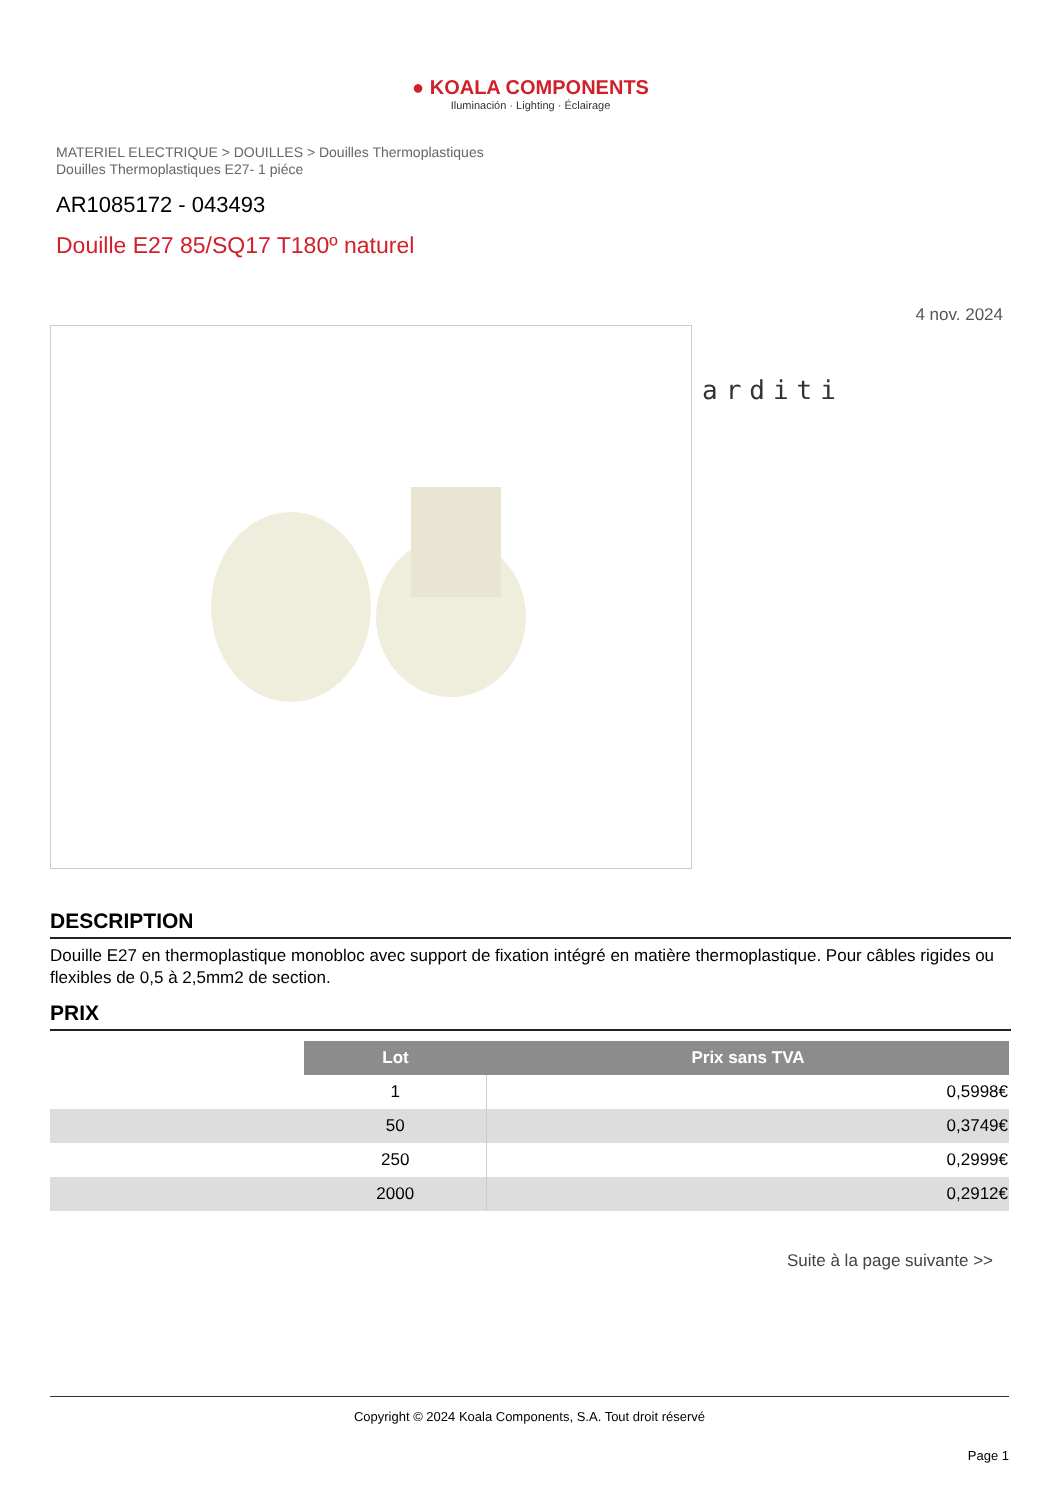● KOALA COMPONENTS
Iluminación · Lighting · Éclairage
MATERIEL ELECTRIQUE > DOUILLES > Douilles Thermoplastiques
Douilles Thermoplastiques E27- 1 piéce
AR1085172 - 043493
Douille E27 85/SQ17 T180º naturel
4 nov. 2024
arditi
DESCRIPTION
Douille E27 en thermoplastique monobloc avec support de fixation intégré en matière thermoplastique. Pour câbles rigides ou flexibles de 0,5 à 2,5mm2 de section.
PRIX
| | Lot | Prix sans TVA |
| | 1 | 0,5998€ |
| | 50 | 0,3749€ |
| | 250 | 0,2999€ |
| | 2000 | 0,2912€ |
Suite à la page suivante >>
Copyright © 2024 Koala Components, S.A. Tout droit réservé
Page 1